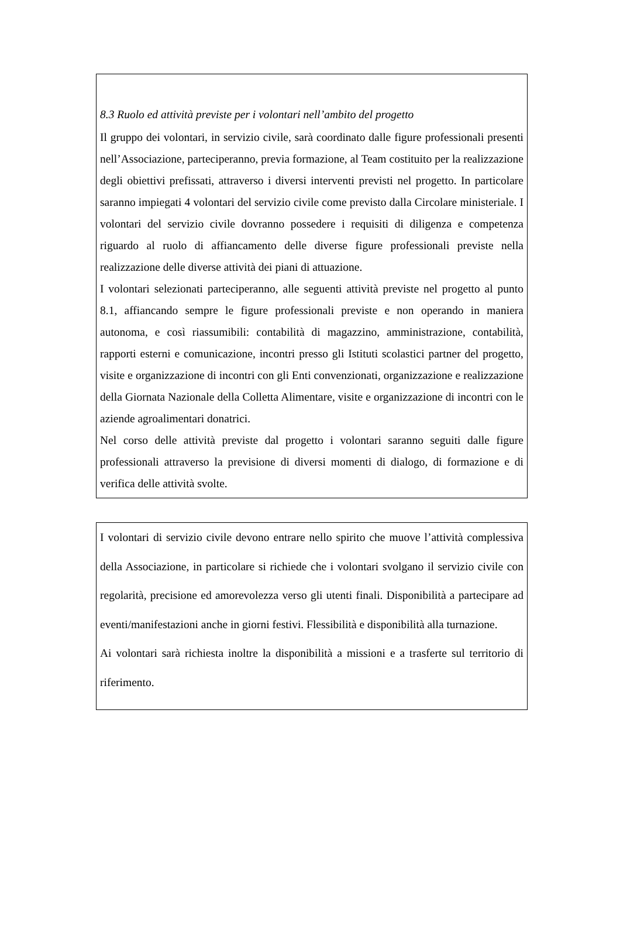8.3 Ruolo ed attività previste per i volontari nell’ambito del progetto
Il gruppo dei volontari, in servizio civile, sarà coordinato dalle figure professionali presenti nell’Associazione, parteciperanno, previa formazione, al Team costituito per la realizzazione degli obiettivi prefissati, attraverso i diversi interventi previsti nel progetto. In particolare saranno impiegati 4 volontari del servizio civile come previsto dalla Circolare ministeriale. I volontari del servizio civile dovranno possedere i requisiti di diligenza e competenza riguardo al ruolo di affiancamento delle diverse figure professionali previste nella realizzazione delle diverse attività dei piani di attuazione.
I volontari selezionati parteciperanno, alle seguenti attività previste nel progetto al punto 8.1, affiancando sempre le figure professionali previste e non operando in maniera autonoma, e così riassumibili: contabilità di magazzino, amministrazione, contabilità, rapporti esterni e comunicazione, incontri presso gli Istituti scolastici partner del progetto, visite e organizzazione di incontri con gli Enti convenzionati, organizzazione e realizzazione della Giornata Nazionale della Colletta Alimentare, visite e organizzazione di incontri con le aziende agroalimentari donatrici.
Nel corso delle attività previste dal progetto i volontari saranno seguiti dalle figure professionali attraverso la previsione di diversi momenti di dialogo, di formazione e di verifica delle attività svolte.
I volontari di servizio civile devono entrare nello spirito che muove l’attività complessiva della Associazione, in particolare si richiede che i volontari svolgano il servizio civile con regolarità, precisione ed amorevolezza verso gli utenti finali. Disponibilità a partecipare ad eventi/manifestazioni anche in giorni festivi. Flessibilità e disponibilità alla turnazione.
Ai volontari sarà richiesta inoltre la disponibilità a missioni e a trasferte sul territorio di riferimento.